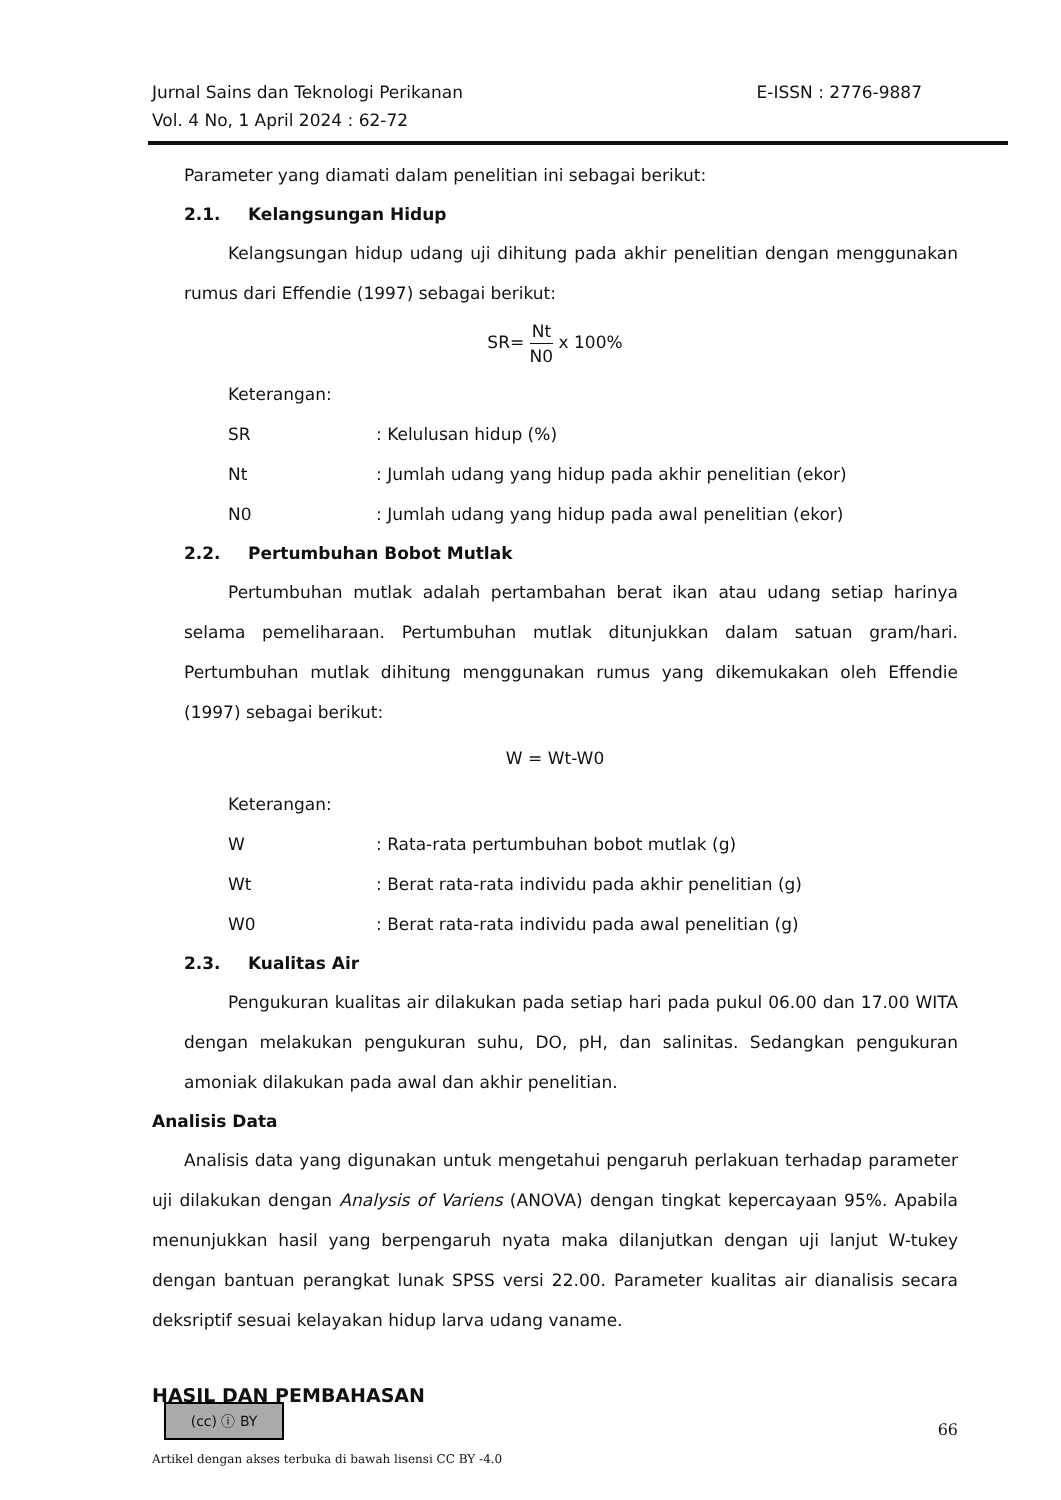E-ISSN : 2776-9887 Jurnal Sains dan Teknologi Perikanan
Vol. 4 No, 1 April 2024 : 62-72
Parameter yang diamati dalam penelitian ini sebagai berikut:
2.1. Kelangsungan Hidup
Kelangsungan hidup udang uji dihitung pada akhir penelitian dengan menggunakan rumus dari Effendie (1997) sebagai berikut:
SR=
Nt
N0
x 100%
Keterangan:
SR: Kelulusan hidup (%)
Nt: Jumlah udang yang hidup pada akhir penelitian (ekor)
N0: Jumlah udang yang hidup pada awal penelitian (ekor)
2.2. Pertumbuhan Bobot Mutlak
Pertumbuhan mutlak adalah pertambahan berat ikan atau udang setiap harinya selama pemeliharaan. Pertumbuhan mutlak ditunjukkan dalam satuan gram/hari. Pertumbuhan mutlak dihitung menggunakan rumus yang dikemukakan oleh Effendie (1997) sebagai berikut:
W = Wt-W0
Keterangan:
W: Rata-rata pertumbuhan bobot mutlak (g)
Wt: Berat rata-rata individu pada akhir penelitian (g)
W0: Berat rata-rata individu pada awal penelitian (g)
2.3. Kualitas Air
Pengukuran kualitas air dilakukan pada setiap hari pada pukul 06.00 dan 17.00 WITA dengan melakukan pengukuran suhu, DO, pH, dan salinitas. Sedangkan pengukuran amoniak dilakukan pada awal dan akhir penelitian.
Analisis Data
Analisis data yang digunakan untuk mengetahui pengaruh perlakuan terhadap parameter uji dilakukan dengan Analysis of Variens (ANOVA) dengan tingkat kepercayaan 95%. Apabila menunjukkan hasil yang berpengaruh nyata maka dilanjutkan dengan uji lanjut W-tukey dengan bantuan perangkat lunak SPSS versi 22.00. Parameter kualitas air dianalisis secara deksriptif sesuai kelayakan hidup larva udang vaname.
HASIL DAN PEMBAHASAN
(cc) ⓘ BY
66
Artikel dengan akses terbuka di bawah lisensi CC BY -4.0